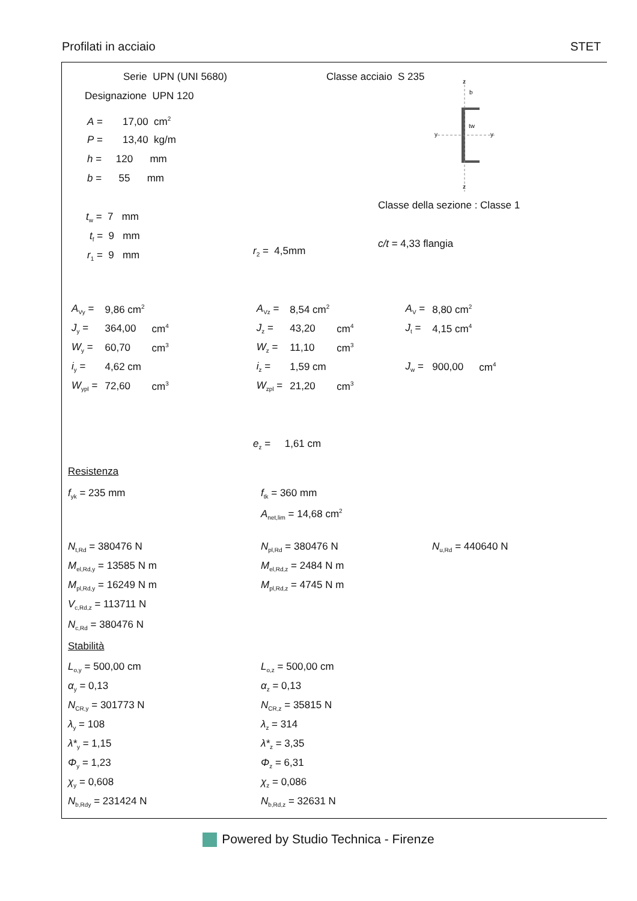Profilati in acciaio STET
Serie UPN (UNI 5680) Classe acciaio S 235
Designazione UPN 120
A = 17,00 cm<sup>2</sup>
P = 13,40 kg/m
h = 120 mm
b = 55 mm
z
b
tw
y
y
z
Classe della sezione : Classe 1
t<sub>w</sub> = 7 mm
t<sub>f</sub> = 9 mm
c/t = 4,33 flangia
r<sub>1</sub> = 9 mm r<sub>2</sub> = 4,5mm
| A<sub>Vy</sub> = | 9,86 cm<sup>2</sup> | | A<sub>Vz</sub> = | 8,54 cm<sup>2</sup> | | A<sub>V</sub> = | 8,80 cm<sup>2</sup> | |
| J<sub>y</sub> = | 364,00 | cm<sup>4</sup> | J<sub>z</sub> = | 43,20 | cm<sup>4</sup> | J<sub>t</sub> = | 4,15 cm<sup>4</sup> | |
| W<sub>y</sub> = | 60,70 | cm<sup>3</sup> | W<sub>z</sub> = | 11,10 | cm<sup>3</sup> | | | |
| i<sub>y</sub> = | 4,62 cm | | i<sub>z</sub> = | 1,59 cm | | J<sub>w</sub> = | 900,00 | cm<sup>4</sup> |
| W<sub>ypl</sub> = | 72,60 | cm<sup>3</sup> | W<sub>zpl</sub> = | 21,20 | cm<sup>3</sup> | | | |
e<sub>z</sub> = 1,61 cm
Resistenza
f<sub>yk</sub> = 235 mm f<sub>tk</sub> = 360 mm
A<sub>net,lim</sub> = 14,68 cm<sup>2</sup>
N<sub>t,Rd</sub> = 380476 N N<sub>pl,Rd</sub> = 380476 N N<sub>u,Rd</sub> = 440640 N
M<sub>el,Rd,y</sub> = 13585 N m M<sub>el,Rd,z</sub> = 2484 N m
M<sub>pl,Rd,y</sub> = 16249 N m M<sub>pl,Rd,z</sub> = 4745 N m
V<sub>c,Rd,z</sub> = 113711 N
N<sub>c,Rd</sub> = 380476 N
Stabilità
L<sub>o,y</sub> = 500,00 cm L<sub>o,z</sub> = 500,00 cm
α<sub>y</sub> = 0,13 α<sub>z</sub> = 0,13
N<sub>CR,y</sub> = 301773 N N<sub>CR,z</sub> = 35815 N
λ<sub>y</sub> = 108 λ<sub>z</sub> = 314
λ*<sub>y</sub> = 1,15 λ*<sub>z</sub> = 3,35
Φ<sub>y</sub> = 1,23 Φ<sub>z</sub> = 6,31
χ<sub>y</sub> = 0,608 χ<sub>z</sub> = 0,086
N<sub>b,Rdy</sub> = 231424 N N<sub>b,Rd,z</sub> = 32631 N
Powered by Studio Technica - Firenze